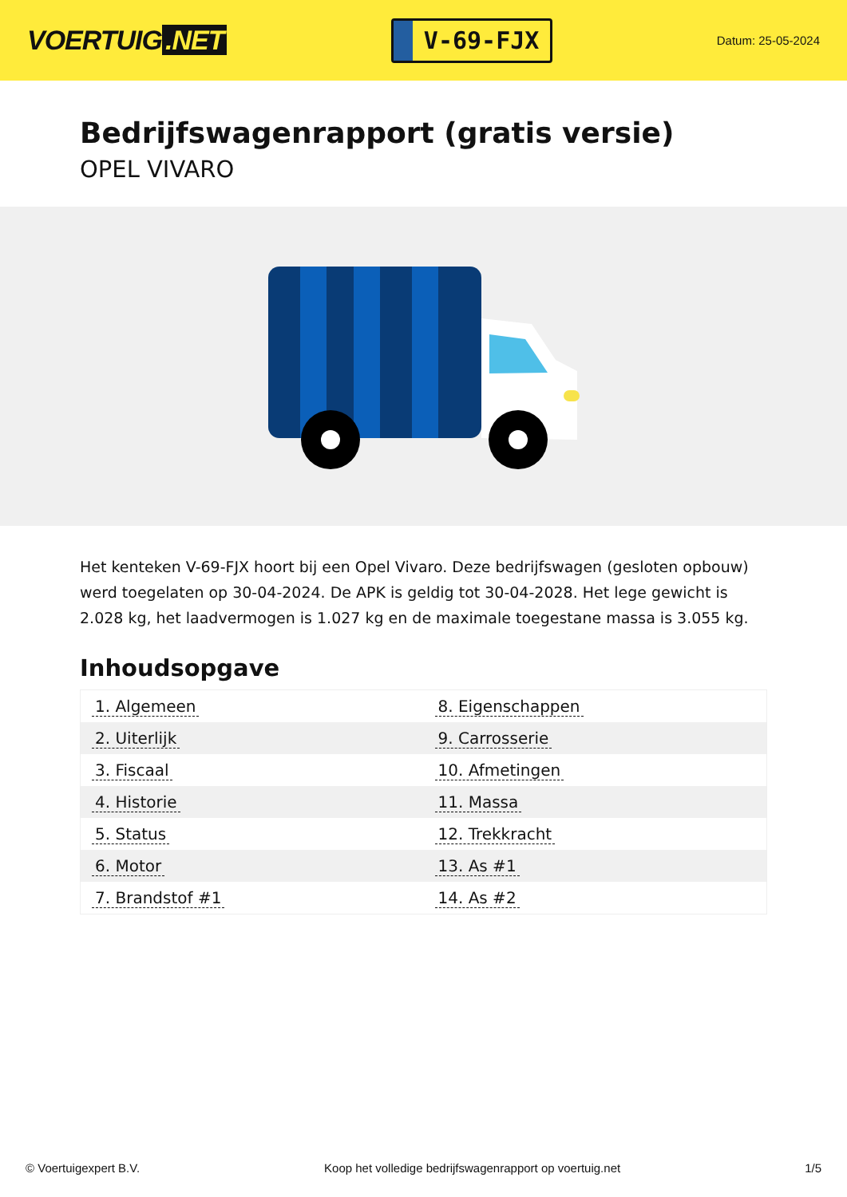VOERTUIG.NET
V-69-FJX
Datum: 25-05-2024
Bedrijfswagenrapport (gratis versie)
OPEL VIVARO
Het kenteken V-69-FJX hoort bij een Opel Vivaro. Deze bedrijfswagen (gesloten opbouw) werd toegelaten op 30-04-2024. De APK is geldig tot 30-04-2028. Het lege gewicht is 2.028 kg, het laadvermogen is 1.027 kg en de maximale toegestane massa is 3.055 kg.
Inhoudsopgave
| 1. Algemeen | 8. Eigenschappen |
| 2. Uiterlijk | 9. Carrosserie |
| 3. Fiscaal | 10. Afmetingen |
| 4. Historie | 11. Massa |
| 5. Status | 12. Trekkracht |
| 6. Motor | 13. As #1 |
| 7. Brandstof #1 | 14. As #2 |
© Voertuigexpert B.V. Koop het volledige bedrijfswagenrapport op voertuig.net 1/5